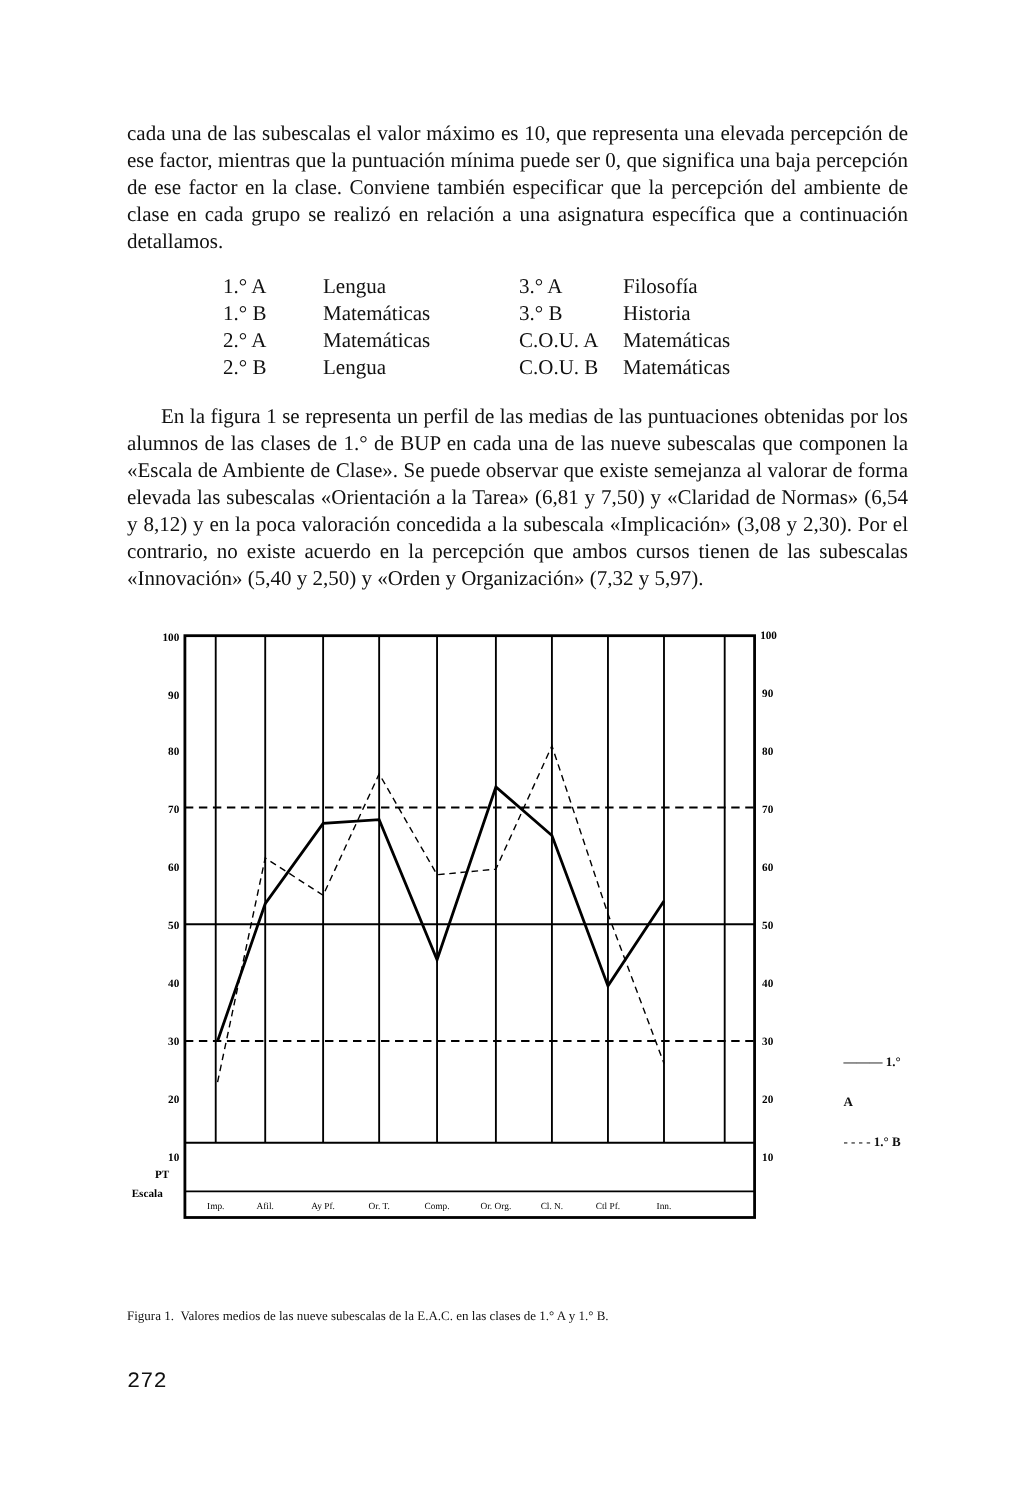cada una de las subescalas el valor máximo es 10, que representa una elevada percepción de ese factor, mientras que la puntuación mínima puede ser 0, que significa una baja percepción de ese factor en la clase. Conviene también especificar que la percepción del ambiente de clase en cada grupo se realizó en relación a una asignatura específica que a continuación detallamos.
| 1.° A | Lengua | 3.° A | Filosofía |
| 1.° B | Matemáticas | 3.° B | Historia |
| 2.° A | Matemáticas | C.O.U. A | Matemáticas |
| 2.° B | Lengua | C.O.U. B | Matemáticas |
En la figura 1 se representa un perfil de las medias de las puntuaciones obtenidas por los alumnos de las clases de 1.° de BUP en cada una de las nueve subescalas que componen la «Escala de Ambiente de Clase». Se puede observar que existe semejanza al valorar de forma elevada las subescalas «Orientación a la Tarea» (6,81 y 7,50) y «Claridad de Normas» (6,54 y 8,12) y en la poca valoración concedida a la subescala «Implicación» (3,08 y 2,30). Por el contrario, no existe acuerdo en la percepción que ambos cursos tienen de las subescalas «Innovación» (5,40 y 2,50) y «Orden y Organización» (7,32 y 5,97).
100
90
80
70
60
50
40
30
20
10
100
90
80
70
60
50
40
30
20
10
PT
Escala
Imp.
Afil.
Ay Pf.
Or. T.
Comp.
Or. Org.
Cl. N.
Ctl Pf.
Inn.
——— 1.° A
- - - - 1.° B
Figura 1. Valores medios de las nueve subescalas de la E.A.C. en las clases de 1.° A y 1.° B.
272